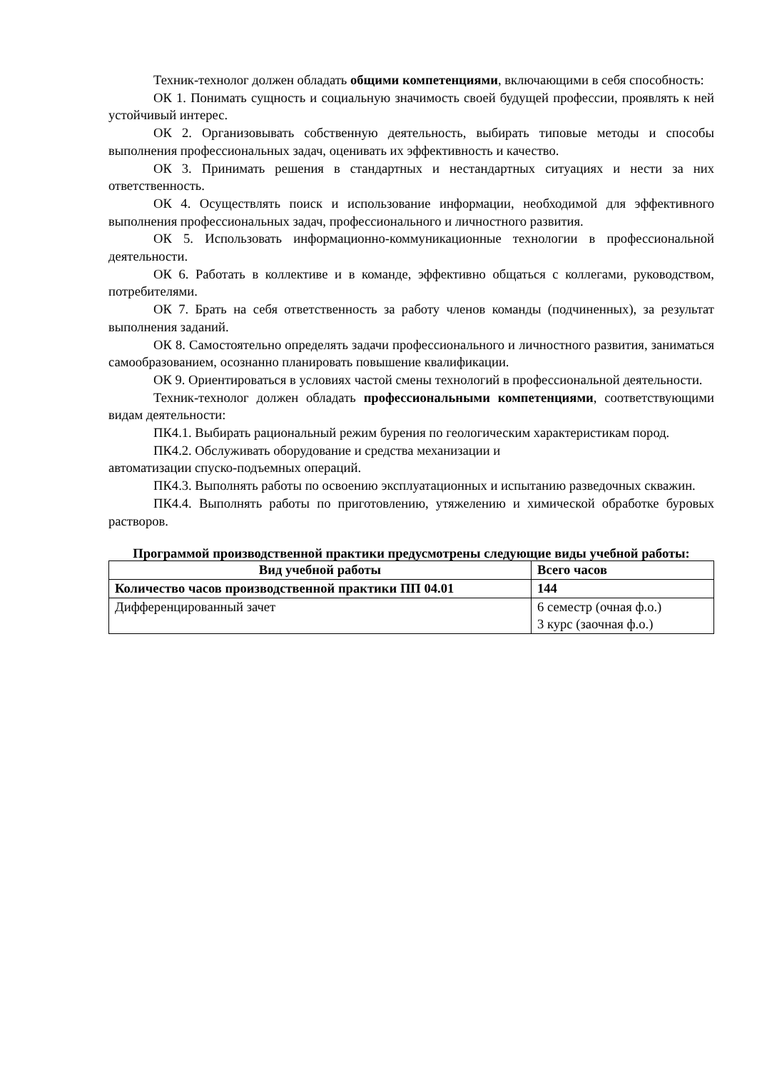Техник-технолог должен обладать общими компетенциями, включающими в себя способность:
ОК 1. Понимать сущность и социальную значимость своей будущей профессии, проявлять к ней устойчивый интерес.
ОК 2. Организовывать собственную деятельность, выбирать типовые методы и способы выполнения профессиональных задач, оценивать их эффективность и качество.
ОК 3. Принимать решения в стандартных и нестандартных ситуациях и нести за них ответственность.
ОК 4. Осуществлять поиск и использование информации, необходимой для эффективного выполнения профессиональных задач, профессионального и личностного развития.
ОК 5. Использовать информационно-коммуникационные технологии в профессиональной деятельности.
ОК 6. Работать в коллективе и в команде, эффективно общаться с коллегами, руководством, потребителями.
ОК 7. Брать на себя ответственность за работу членов команды (подчиненных), за результат выполнения заданий.
ОК 8. Самостоятельно определять задачи профессионального и личностного развития, заниматься самообразованием, осознанно планировать повышение квалификации.
ОК 9. Ориентироваться в условиях частой смены технологий в профессиональной деятельности.
Техник-технолог должен обладать профессиональными компетенциями, соответствующими видам деятельности:
ПК4.1. Выбирать рациональный режим бурения по геологическим характеристикам пород.
ПК4.2. Обслуживать оборудование и средства механизации и
автоматизации спуско-подъемных операций.
ПК4.3. Выполнять работы по освоению эксплуатационных и испытанию разведочных скважин.
ПК4.4. Выполнять работы по приготовлению, утяжелению и химической обработке буровых растворов.
Программой производственной практики предусмотрены следующие виды учебной работы:
| Вид учебной работы | Всего часов |
| --- | --- |
| Количество часов производственной практики ПП 04.01 | 144 |
| Дифференцированный зачет | 6 семестр (очная ф.о.) 3 курс (заочная ф.о.) |